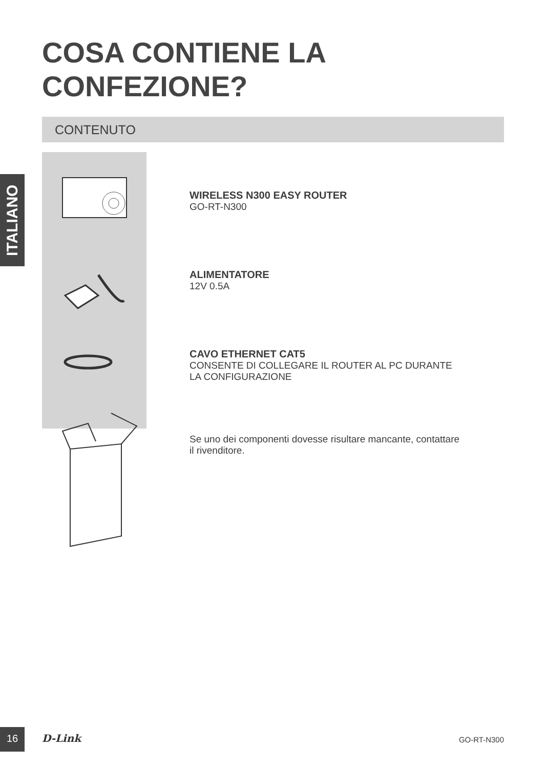ITALIANO
COSA CONTIENE LA
CONFEZIONE?
CONTENUTO
WIRELESS N300 EASY ROUTER
GO-RT-N300
ALIMENTATORE
12V 0.5A
CAVO ETHERNET CAT5
CONSENTE DI COLLEGARE IL ROUTER AL PC DURANTE
LA CONFIGURAZIONE
Se uno dei componenti dovesse risultare mancante, contattare
il rivenditore.
16 D-Link GO-RT-N300